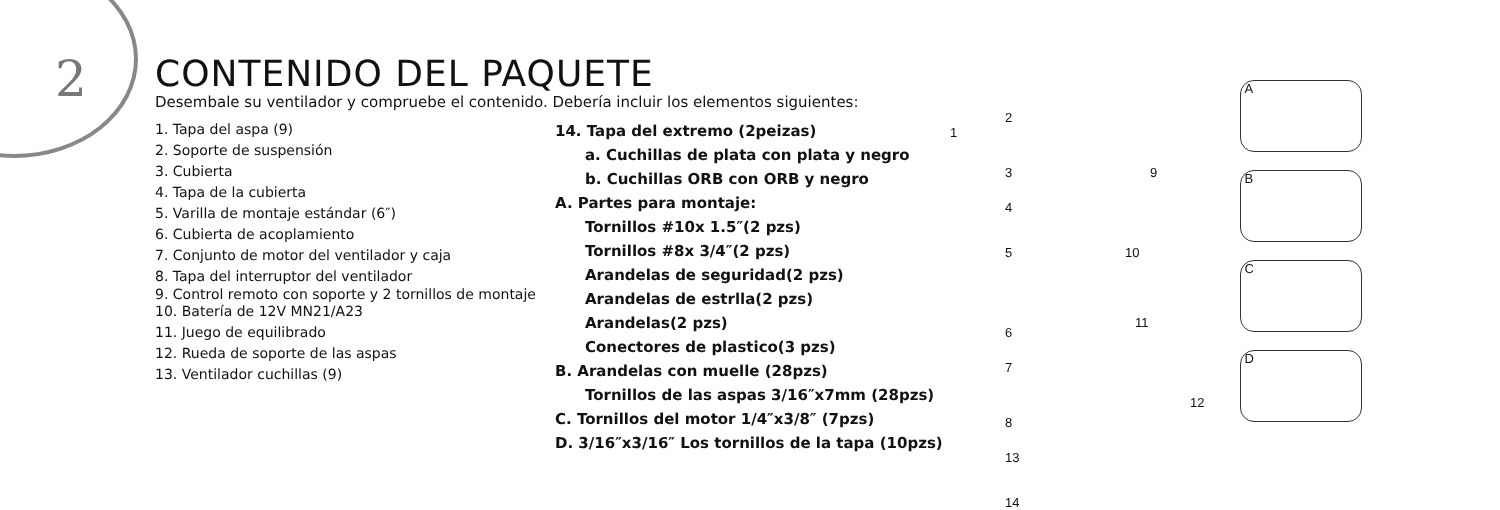2
CONTENIDO DEL PAQUETE
Desembale su ventilador y compruebe el contenido. Debería incluir los elementos siguientes:
1. Tapa del aspa (9)
2. Soporte de suspensión
3. Cubierta
4. Tapa de la cubierta
5. Varilla de montaje estándar (6″)
6. Cubierta de acoplamiento
7. Conjunto de motor del ventilador y caja
8. Tapa del interruptor del ventilador
9. Control remoto con soporte y 2 tornillos de montaje
10. Batería de 12V MN21/A23
11. Juego de equilibrado
12. Rueda de soporte de las aspas
13. Ventilador cuchillas (9)
14. Tapa del extremo (2peizas)
a. Cuchillas de plata con plata y negro
b. Cuchillas ORB con ORB y negro
A. Partes para montaje:
Tornillos #10x 1.5″(2 pzs)
Tornillos #8x 3/4″(2 pzs)
Arandelas de seguridad(2 pzs)
Arandelas de estrlla(2 pzs)
Arandelas(2 pzs)
Conectores de plastico(3 pzs)
B. Arandelas con muelle (28pzs)
Tornillos de las aspas 3/16″x7mm (28pzs)
C. Tornillos del motor 1/4″x3/8″ (7pzs)
D. 3/16″x3/16″ Los tornillos de la tapa (10pzs)
1
2
3
4
5
6
7
8
9
10
11
12
13
14
A
B
C
D